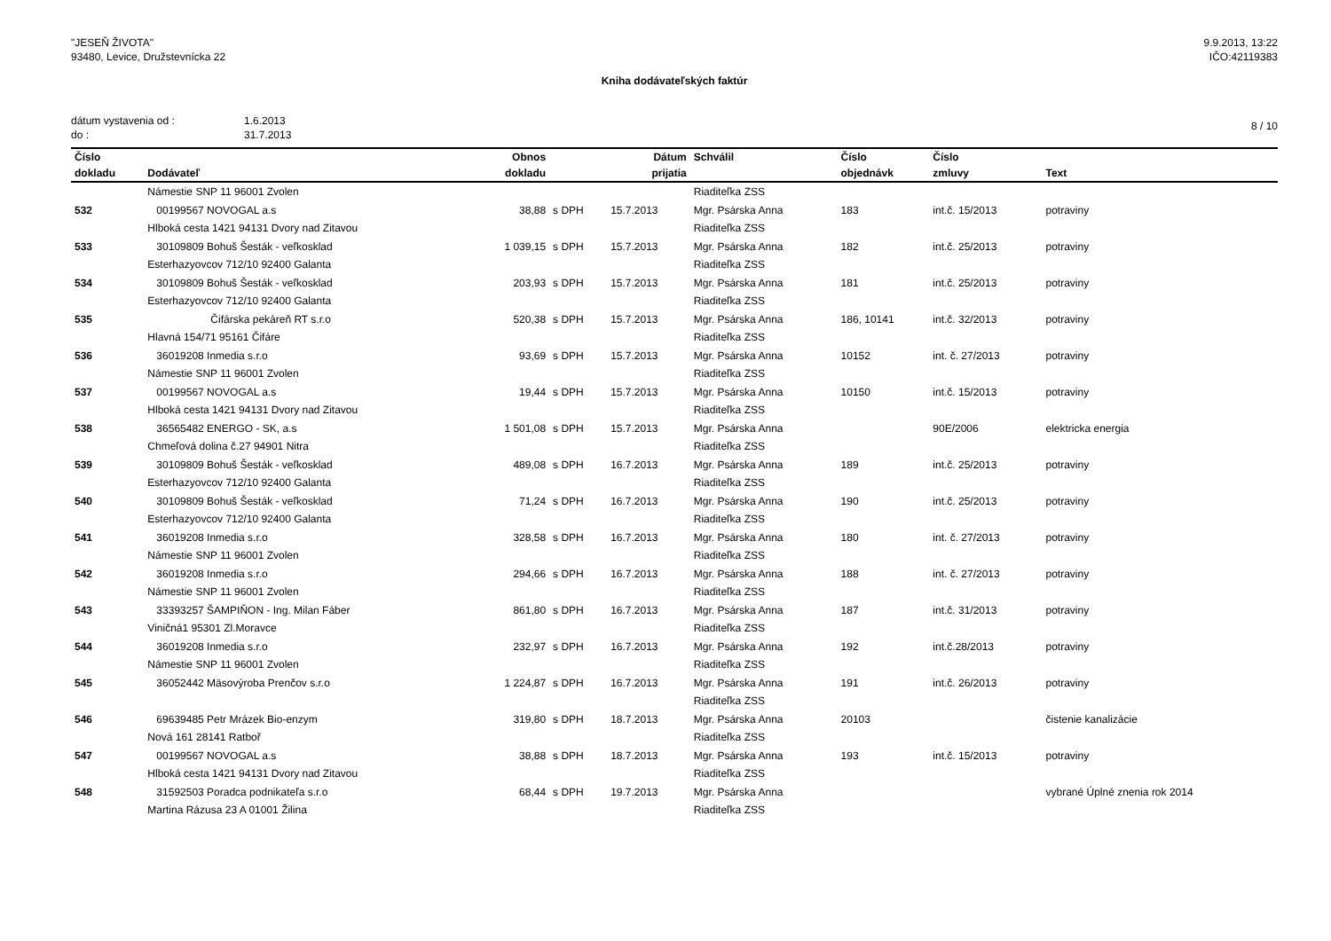"JESEŇ ŽIVOTA"
93480, Levice, Družstevnícka 22
9.9.2013, 13:22
IČO:42119383
Kniha dodávateľských faktúr
dátum vystavenia od : 1.6.2013
do : 31.7.2013
8 / 10
| Číslo | | Obnos | | Dátum | Schválil | Číslo | Číslo | |
| --- | --- | --- | --- | --- | --- | --- | --- | --- |
| dokladu | Dodávateľ | dokladu | | prijatia | | objednávk | zmluvy | Text |
| | Námestie SNP 11 96001 Zvolen | | | | Riaditeľka ZSS | | | |
| 532 | 00199567 NOVOGAL a.s | 38,88 | s DPH | 15.7.2013 | Mgr. Psárska Anna | 183 | int.č. 15/2013 | potraviny |
| | Hlboká cesta 1421 94131 Dvory nad Zitavou | | | | Riaditeľka ZSS | | | |
| 533 | 30109809 Bohuš Šesták - veľkosklad | 1 039,15 | s DPH | 15.7.2013 | Mgr. Psárska Anna | 182 | int.č. 25/2013 | potraviny |
| | Esterhazyovcov 712/10 92400 Galanta | | | | Riaditeľka ZSS | | | |
| 534 | 30109809 Bohuš Šesták - veľkosklad | 203,93 | s DPH | 15.7.2013 | Mgr. Psárska Anna | 181 | int.č. 25/2013 | potraviny |
| | Esterhazyovcov 712/10 92400 Galanta | | | | Riaditeľka ZSS | | | |
| 535 | Čifárska pekáreň RT s.r.o | 520,38 | s DPH | 15.7.2013 | Mgr. Psárska Anna | 186, 10141 | int.č. 32/2013 | potraviny |
| | Hlavná 154/71 95161 Čifáre | | | | Riaditeľka ZSS | | | |
| 536 | 36019208 Inmedia s.r.o | 93,69 | s DPH | 15.7.2013 | Mgr. Psárska Anna | 10152 | int. č. 27/2013 | potraviny |
| | Námestie SNP 11 96001 Zvolen | | | | Riaditeľka ZSS | | | |
| 537 | 00199567 NOVOGAL a.s | 19,44 | s DPH | 15.7.2013 | Mgr. Psárska Anna | 10150 | int.č. 15/2013 | potraviny |
| | Hlboká cesta 1421 94131 Dvory nad Zitavou | | | | Riaditeľka ZSS | | | |
| 538 | 36565482 ENERGO - SK, a.s | 1 501,08 | s DPH | 15.7.2013 | Mgr. Psárska Anna | | 90E/2006 | elektricka energia |
| | Chmeľová dolina č.27 94901 Nitra | | | | Riaditeľka ZSS | | | |
| 539 | 30109809 Bohuš Šesták - veľkosklad | 489,08 | s DPH | 16.7.2013 | Mgr. Psárska Anna | 189 | int.č. 25/2013 | potraviny |
| | Esterhazyovcov 712/10 92400 Galanta | | | | Riaditeľka ZSS | | | |
| 540 | 30109809 Bohuš Šesták - veľkosklad | 71,24 | s DPH | 16.7.2013 | Mgr. Psárska Anna | 190 | int.č. 25/2013 | potraviny |
| | Esterhazyovcov 712/10 92400 Galanta | | | | Riaditeľka ZSS | | | |
| 541 | 36019208 Inmedia s.r.o | 328,58 | s DPH | 16.7.2013 | Mgr. Psárska Anna | 180 | int. č. 27/2013 | potraviny |
| | Námestie SNP 11 96001 Zvolen | | | | Riaditeľka ZSS | | | |
| 542 | 36019208 Inmedia s.r.o | 294,66 | s DPH | 16.7.2013 | Mgr. Psárska Anna | 188 | int. č. 27/2013 | potraviny |
| | Námestie SNP 11 96001 Zvolen | | | | Riaditeľka ZSS | | | |
| 543 | 33393257 ŠAMPIŇON - Ing. Milan Fáber | 861,80 | s DPH | 16.7.2013 | Mgr. Psárska Anna | 187 | int.č. 31/2013 | potraviny |
| | Viničná1 95301 Zl.Moravce | | | | Riaditeľka ZSS | | | |
| 544 | 36019208 Inmedia s.r.o | 232,97 | s DPH | 16.7.2013 | Mgr. Psárska Anna | 192 | int.č.28/2013 | potraviny |
| | Námestie SNP 11 96001 Zvolen | | | | Riaditeľka ZSS | | | |
| 545 | 36052442 Mäsovýroba Prenčov s.r.o | 1 224,87 | s DPH | 16.7.2013 | Mgr. Psárska Anna | 191 | int.č. 26/2013 | potraviny |
| | | | | | Riaditeľka ZSS | | | |
| 546 | 69639485 Petr Mrázek Bio-enzym | 319,80 | s DPH | 18.7.2013 | Mgr. Psárska Anna | 20103 | | čistenie kanalizácie |
| | Nová 161 28141 Ratboř | | | | Riaditeľka ZSS | | | |
| 547 | 00199567 NOVOGAL a.s | 38,88 | s DPH | 18.7.2013 | Mgr. Psárska Anna | 193 | int.č. 15/2013 | potraviny |
| | Hlboká cesta 1421 94131 Dvory nad Zitavou | | | | Riaditeľka ZSS | | | |
| 548 | 31592503 Poradca podnikateľa s.r.o | 68,44 | s DPH | 19.7.2013 | Mgr. Psárska Anna | | | vybrané Úplné znenia rok 2014 |
| | Martina Rázusa 23 A 01001 Žilina | | | | Riaditeľka ZSS | | | |